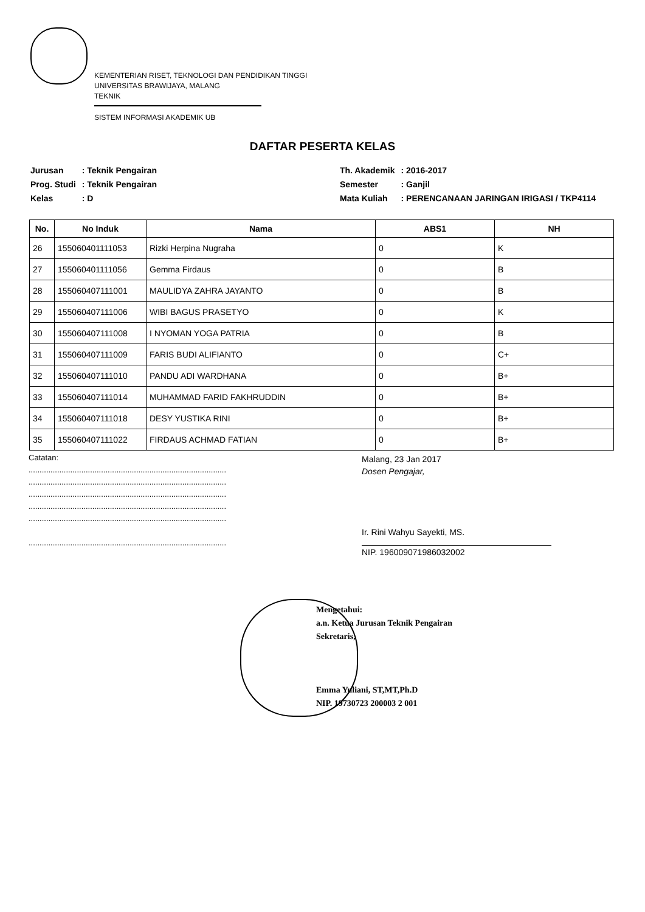KEMENTERIAN RISET, TEKNOLOGI DAN PENDIDIKAN TINGGI
UNIVERSITAS BRAWIJAYA, MALANG
TEKNIK
SISTEM INFORMASI AKADEMIK UB
DAFTAR PESERTA KELAS
| Jurusan | : Teknik Pengairan |
| Prog. Studi | : Teknik Pengairan |
| Kelas | : D |
| Th. Akademik | : 2016-2017 |
| Semester | : Ganjil |
| Mata Kuliah | : PERENCANAAN JARINGAN IRIGASI / TKP4114 |
| No. | No Induk | Nama | ABS1 | NH |
| --- | --- | --- | --- | --- |
| 26 | 155060401111053 | Rizki Herpina Nugraha | 0 | K |
| 27 | 155060401111056 | Gemma Firdaus | 0 | B |
| 28 | 155060407111001 | MAULIDYA ZAHRA JAYANTO | 0 | B |
| 29 | 155060407111006 | WIBI BAGUS PRASETYO | 0 | K |
| 30 | 155060407111008 | I NYOMAN YOGA PATRIA | 0 | B |
| 31 | 155060407111009 | FARIS BUDI ALIFIANTO | 0 | C+ |
| 32 | 155060407111010 | PANDU ADI WARDHANA | 0 | B+ |
| 33 | 155060407111014 | MUHAMMAD FARID FAKHRUDDIN | 0 | B+ |
| 34 | 155060407111018 | DESY YUSTIKA RINI | 0 | B+ |
| 35 | 155060407111022 | FIRDAUS ACHMAD FATIAN | 0 | B+ |
Catatan:
..........................................................................................
..........................................................................................
..........................................................................................
..........................................................................................
..........................................................................................
..........................................................................................
Malang, 23 Jan 2017
Dosen Pengajar,
Ir. Rini Wahyu Sayekti, MS.
NIP. 196009071986032002
Mengetahui:
a.n. Ketua Jurusan Teknik Pengairan
Sekretaris,
Emma Yuliani, ST,MT,Ph.D
NIP. 19730723 200003 2 001